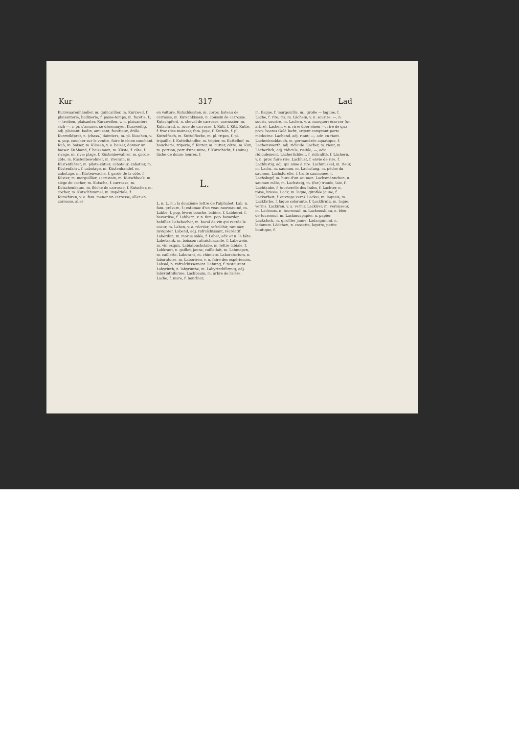Kur 317 Lad
Kurzwaarenhändler, m. quincaillier, m. Kurzweil, f. plaisanterie, badinerie, f. passe-temps, m. facétie, f.; — treiben, plaisanter. Kurzweilen, v. n. plaisanter; sich —, v. pr. s'amuser, se désennuyer. Kurzweilig, adj. plaisant, badin, amusant, facétieux, drôle. Kurzwildpret, n. (chass.) daintiers, m. pl. Kuschen, v. n. pop. coucher sur le ventre, faire le chien couchant. Kuß, m. baiser, m. Küssen, v. a. baiser, donner un baiser. Kußhand, f. baisemain, m. Küste, f. côte, f. rivage, m. rive; plage, f. Küstenbewahrer, m. garde-côte, m. Küstenbewohner, m. riverain, m. Küstenfahrer, m. pilote-côtier; caboteur; cabotier, m. Küstenfahrt, f. cabotage, m. Küstenhandel, m. cabotage, m. Küstenwache, f. garde de la côte, f. Küster, m. marguillier, sacristain, m. Kutschbock, m. siége de cocher, m. Kutsche, f. carrosse, m. Kutschenbaum, m. flèche de carrosse, f. Kutscher, m. cocher, m. Kutschhimmel, m. impériale, f. Kutschiren, v. a. fam. mener un carrosse; aller en carrosse, aller
en voiture. Kutschkasten, m. corps, bateau de carrosse, m. Kutschkissen, n. coussin de carrosse. Kutschpferd, n. cheval de carrosse, carrossier, m. Kutschrad, n. roue de carrosse, f. Kütt, f. Kitt. Kutte, f. froc (des moines); fam. jupe, f. Kutteln, f. pl. Kuttelfisch, m. Kuttelflecke, m. pl. tripes, f. pl. tripaille, f. Kuttelhändler, m. tripier, m. Kuttelhof, m. boucherie, triperie, f. Kutter, m. cutter, côtre, m. Kux, m. portion, part d'une mine, f. Kurschicht, f. (mine) tâche de douze heures, f.
L.
L, n. L, m.; la douzième lettre de l'alphabet. Lab, n. fam. présure, f.; estomac d'un veau nouveau-né, m. Labbe, f. pop. lèvre; bouche, babine, f. Labberei, f. bavardise, f. Labbern, v. n. fam. pop. bavarder, babiller. Labebecher, m. bocal de vin qui recrée le coeur, m. Laben, v. a. récréer, rafraîchir, ranimer, ravigoter. Labend, adj. rafraîchissant, récréatif. Laberdan, m. morue salée, f. Labet, adv. et n. la bête. Labetrank, m. boisson rafraîchissante, f. Labewein, m. vin exquis. Labialbuchstabe, m. lettre labiale, f. Labkraut, n. gaillet, jaune, caille-lait, m. Labmagen, m. caillette. Laborant, m. chimiste. Laboratorium, n. laboratoire, m. Laboriren, v. n. faire des expériences. Labsal, n. rafraîchissement. Labung, f. restaurant. Labyrinth, n. labyrinthe, m. Labyrinthförmig, adj. labyrinthiforme. Lachbaum, m. arbre de lisière. Lache, f. mare, f. bourbier,
m. flaque, f. margouillis, m.; große — lagune, f. Lache, f. rire, ris, m. Lächeln, v. n. sourire; —, n. souris, sourire, m. Lachen, v. a. marquer; écorcer (un arbre). Lachen, v. n. rire; über einen —, rire de qn.; prov. baares Geld lacht, argent comptant porte médecine. Lachend, adj. riant; —, adv. en riant. Lachenknoblauch, m. germandrée aquatique, f. Lachenswerth, adj. ridicule. Lacher, m. rieur, m. Lächerlich, adj. ridicule, risible; —, adv. ridiculement. Lächerlichkeit, f. ridiculité, f. Lächern, v. n. prov. faire rire. Lachlust, f. envie de rire, f. Lachlustig, adj. qui aime à rire. Lachmuskel, m. rieur, m. Lachs, m. saumon, m. Lachsfang, m. pêche du saumon. Lachsforelle, f. truite saumonée, f. Lachskopf, m. hure d'un saumon. Lachsmännchen, n. saumon mâle, m. Lachsteig, m. (for.) trouée, laie, f. Lachtaube, f. tourterelle des Indes, f. Lachter, n. toise, brasse. Lack, m. laque; giroflée jaune, f. Lackarbeit, f. ouvrage verni. Lackei, m. laquais, m. Lackfarbe, f. laque colorante, f. Lackfirniß, m. laque, vernis. Lackiren, v. a. vernir. Lackirer, m. vernisseur, m. Lackmus, n. tournesol, m. Lackmusblau, n. bleu de tournesol, m. Lackmuspapier, n. papier. Lackstock, m. giroflier jaune. Ladangummi, n. ladanum. Lädchen, n. cassette, layette, petite boutique, f.